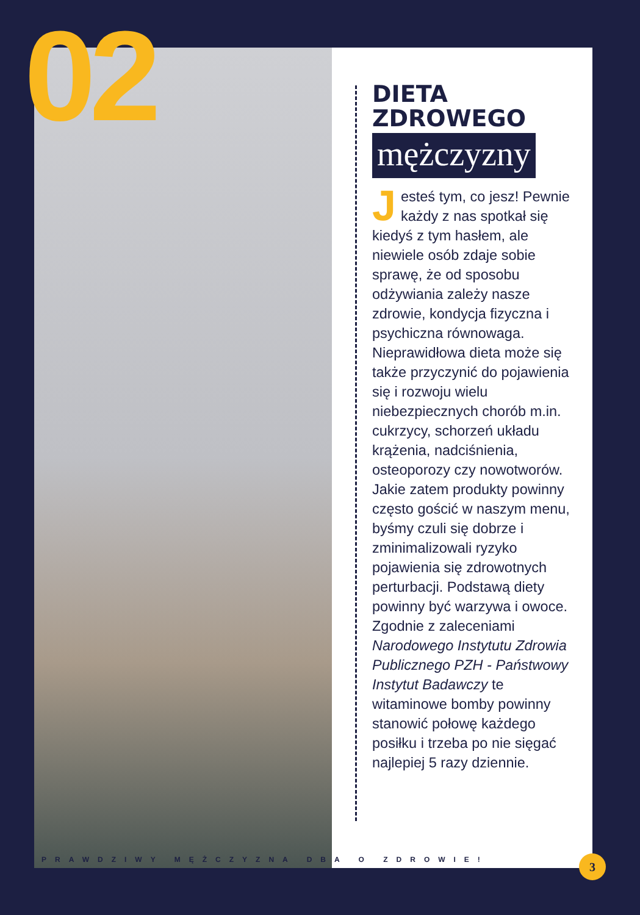02
DIETA
ZDROWEGO
mężczyzny
Jesteś tym, co jesz! Pewnie każdy z nas spotkał się kiedyś z tym hasłem, ale niewiele osób zdaje sobie sprawę, że od sposobu odżywiania zależy nasze zdrowie, kondycja fizyczna i psychiczna równowaga. Nieprawidłowa dieta może się także przyczynić do pojawienia się i rozwoju wielu niebezpiecznych chorób m.in. cukrzycy, schorzeń układu krążenia, nadciśnienia, osteoporozy czy nowotworów. Jakie zatem produkty powinny często gościć w naszym menu, byśmy czuli się dobrze i zminimalizowali ryzyko pojawienia się zdrowotnych perturbacji. Podstawą diety powinny być warzywa i owoce. Zgodnie z zaleceniami Narodowego Instytutu Zdrowia Publicznego PZH - Państwowy Instytut Badawczy te witaminowe bomby powinny stanowić połowę każdego posiłku i trzeba po nie sięgać najlepiej 5 razy dziennie.
PRAWDZIWY MĘŻCZYZNA DBA O ZDROWIE!
3